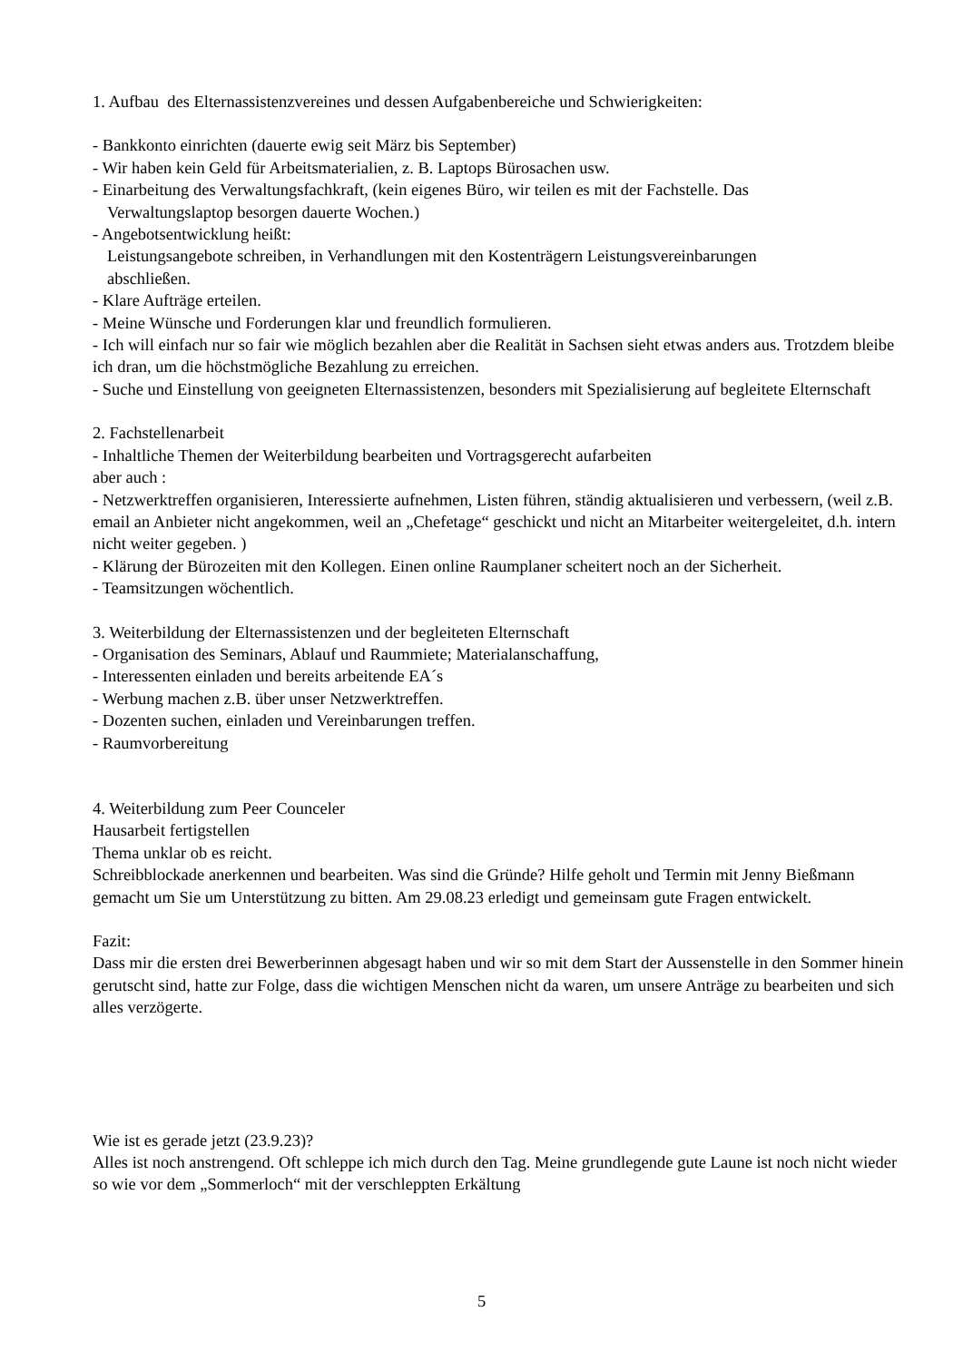1. Aufbau des Elternassistenzvereines und dessen Aufgabenbereiche und Schwierigkeiten:
- Bankkonto einrichten (dauerte ewig seit März bis September)
- Wir haben kein Geld für Arbeitsmaterialien, z. B. Laptops Bürosachen usw.
- Einarbeitung des Verwaltungsfachkraft, (kein eigenes Büro, wir teilen es mit der Fachstelle. Das
Verwaltungslaptop besorgen dauerte Wochen.)
- Angebotsentwicklung heißt:
Leistungsangebote schreiben, in Verhandlungen mit den Kostenträgern Leistungsvereinbarungen
abschließen.
- Klare Aufträge erteilen.
- Meine Wünsche und Forderungen klar und freundlich formulieren.
- Ich will einfach nur so fair wie möglich bezahlen aber die Realität in Sachsen sieht etwas anders aus. Trotzdem bleibe ich dran, um die höchstmögliche Bezahlung zu erreichen.
- Suche und Einstellung von geeigneten Elternassistenzen, besonders mit Spezialisierung auf begleitete Elternschaft
2. Fachstellenarbeit
- Inhaltliche Themen der Weiterbildung bearbeiten und Vortragsgerecht aufarbeiten
aber auch :
- Netzwerktreffen organisieren, Interessierte aufnehmen, Listen führen, ständig aktualisieren und verbessern, (weil z.B. email an Anbieter nicht angekommen, weil an „Chefetage“ geschickt und nicht an Mitarbeiter weitergeleitet, d.h. intern nicht weiter gegeben. )
- Klärung der Bürozeiten mit den Kollegen. Einen online Raumplaner scheitert noch an der Sicherheit.
- Teamsitzungen wöchentlich.
3. Weiterbildung der Elternassistenzen und der begleiteten Elternschaft
- Organisation des Seminars, Ablauf und Raummiete; Materialanschaffung,
- Interessenten einladen und bereits arbeitende EA´s
- Werbung machen z.B. über unser Netzwerktreffen.
- Dozenten suchen, einladen und Vereinbarungen treffen.
- Raumvorbereitung
4. Weiterbildung zum Peer Counceler
Hausarbeit fertigstellen
Thema unklar ob es reicht.
Schreibblockade anerkennen und bearbeiten. Was sind die Gründe? Hilfe geholt und Termin mit Jenny Bießmann gemacht um Sie um Unterstützung zu bitten. Am 29.08.23 erledigt und gemeinsam gute Fragen entwickelt.
Fazit:
Dass mir die ersten drei Bewerberinnen abgesagt haben und wir so mit dem Start der Aussenstelle in den Sommer hinein gerutscht sind, hatte zur Folge, dass die wichtigen Menschen nicht da waren, um unsere Anträge zu bearbeiten und sich alles verzögerte.
Wie ist es gerade jetzt (23.9.23)?
Alles ist noch anstrengend. Oft schleppe ich mich durch den Tag. Meine grundlegende gute Laune ist noch nicht wieder so wie vor dem „Sommerloch“ mit der verschleppten Erkältung
5